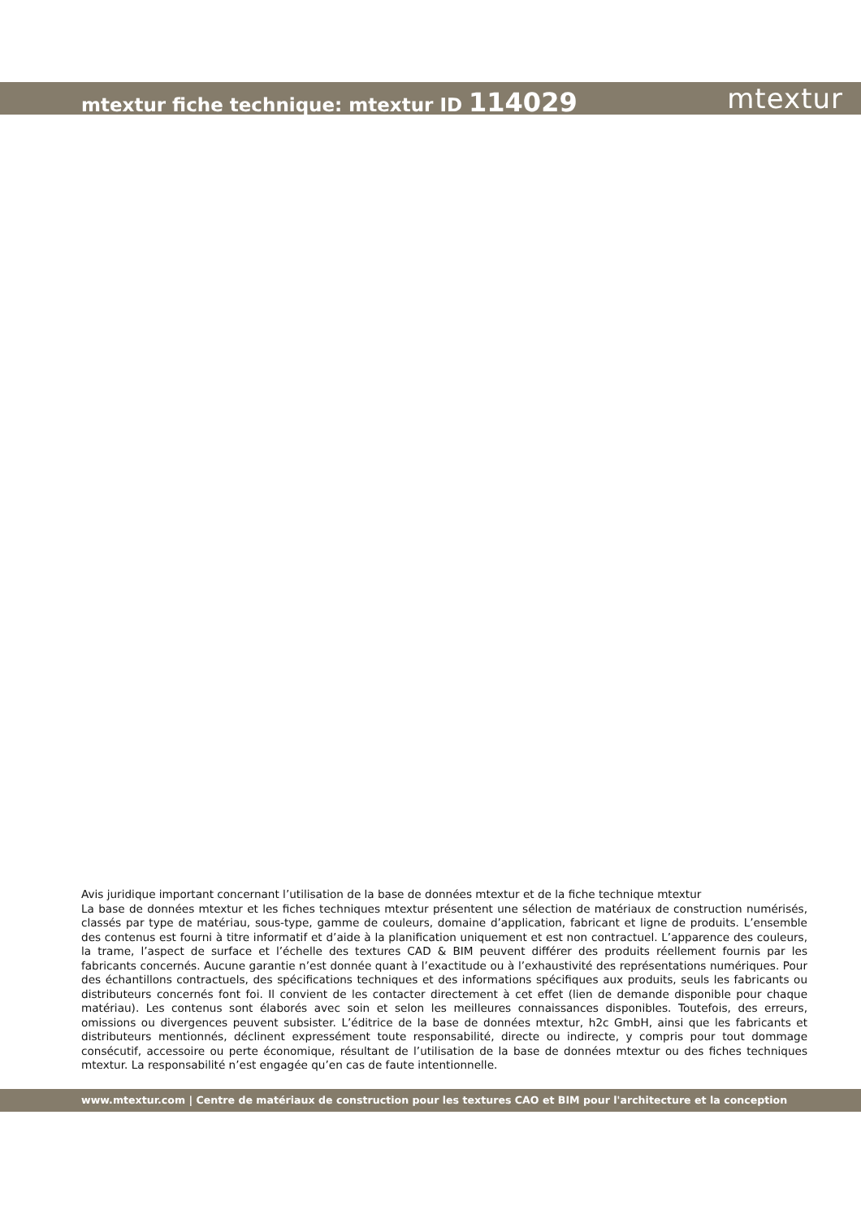mtextur fiche technique: mtextur ID 114029 mtextur
Avis juridique important concernant l’utilisation de la base de données mtextur et de la fiche technique mtextur
La base de données mtextur et les fiches techniques mtextur présentent une sélection de matériaux de construction numérisés, classés par type de matériau, sous-type, gamme de couleurs, domaine d’application, fabricant et ligne de produits. L’ensemble des contenus est fourni à titre informatif et d’aide à la planification uniquement et est non contractuel. L’apparence des couleurs, la trame, l’aspect de surface et l’échelle des textures CAD & BIM peuvent différer des produits réellement fournis par les fabricants concernés. Aucune garantie n’est donnée quant à l’exactitude ou à l’exhaustivité des représentations numériques. Pour des échantillons contractuels, des spécifications techniques et des informations spécifiques aux produits, seuls les fabricants ou distributeurs concernés font foi. Il convient de les contacter directement à cet effet (lien de demande disponible pour chaque matériau). Les contenus sont élaborés avec soin et selon les meilleures connaissances disponibles. Toutefois, des erreurs, omissions ou divergences peuvent subsister. L’éditrice de la base de données mtextur, h2c GmbH, ainsi que les fabricants et distributeurs mentionnés, déclinent expressément toute responsabilité, directe ou indirecte, y compris pour tout dommage consécutif, accessoire ou perte économique, résultant de l’utilisation de la base de données mtextur ou des fiches techniques mtextur. La responsabilité n’est engagée qu’en cas de faute intentionnelle.
www.mtextur.com | Centre de matériaux de construction pour les textures CAO et BIM pour l'architecture et la conception